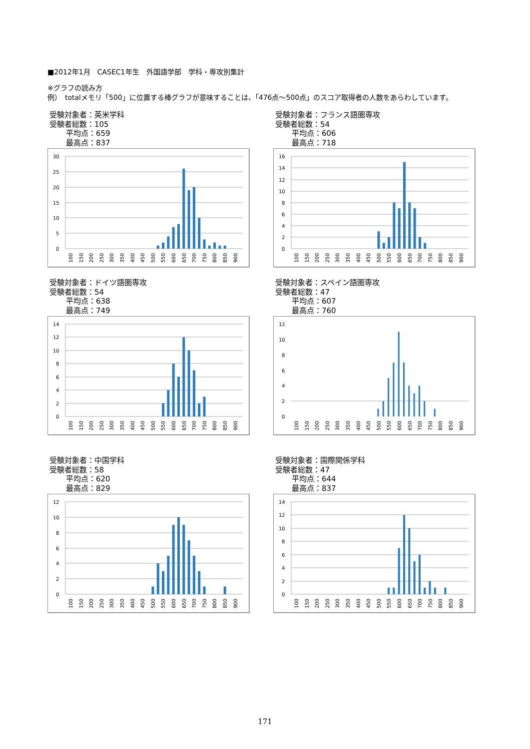■2012年1月　CASEC1年生　外国語学部　学科・専攻別集計
※グラフの読み方
例）　totalメモリ「500」に位置する棒グラフが意味することは、「476点～500点」のスコア取得者の人数をあらわしています。
受験対象者：英米学科
受験者総数：105
平均点：659
最高点：837
30
25
20
15
10
5
0
100
150
200
250
300
350
400
450
500
550
600
650
700
750
800
850
900
受験対象者：フランス語圏専攻
受験者総数：54
平均点：606
最高点：718
16
14
12
10
8
6
4
2
0
100
150
200
250
300
350
400
450
500
550
600
650
700
750
800
850
900
受験対象者：ドイツ語圏専攻
受験者総数：54
平均点：638
最高点：749
14
12
10
8
6
4
2
0
100
150
200
250
300
350
400
450
500
550
600
650
700
750
800
850
900
受験対象者：スペイン語圏専攻
受験者総数：47
平均点：607
最高点：760
12
10
8
6
4
2
0
100
150
200
250
300
350
400
450
500
550
600
650
700
750
800
850
900
受験対象者：中国学科
受験者総数：58
平均点：620
最高点：829
12
10
8
6
4
2
0
100
150
200
250
300
350
400
450
500
550
600
650
700
750
800
850
900
受験対象者：国際関係学科
受験者総数：47
平均点：644
最高点：837
14
12
10
8
6
4
2
0
100
150
200
250
300
350
400
450
500
550
600
650
700
750
800
850
900
171